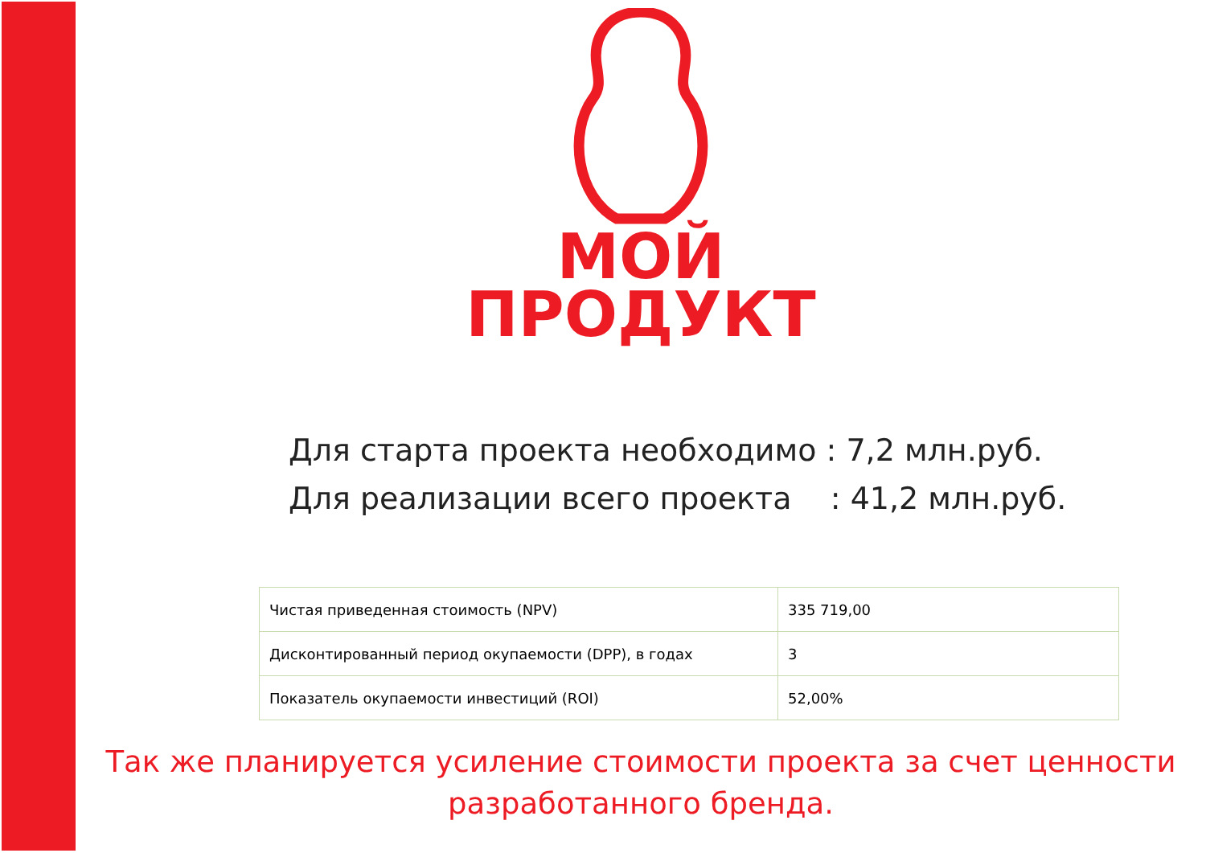МОЙ
ПРОДУКТ
Для старта проекта необходимо : 7,2 млн.руб.
Для реализации всего проекта : 41,2 млн.руб.
| Чистая приведенная стоимость (NPV) | 335 719,00 |
| Дисконтированный период окупаемости (DPP), в годах | 3 |
| Показатель окупаемости инвестиций (ROI) | 52,00% |
Так же планируется усиление стоимости проекта за счет ценности
разработанного бренда.